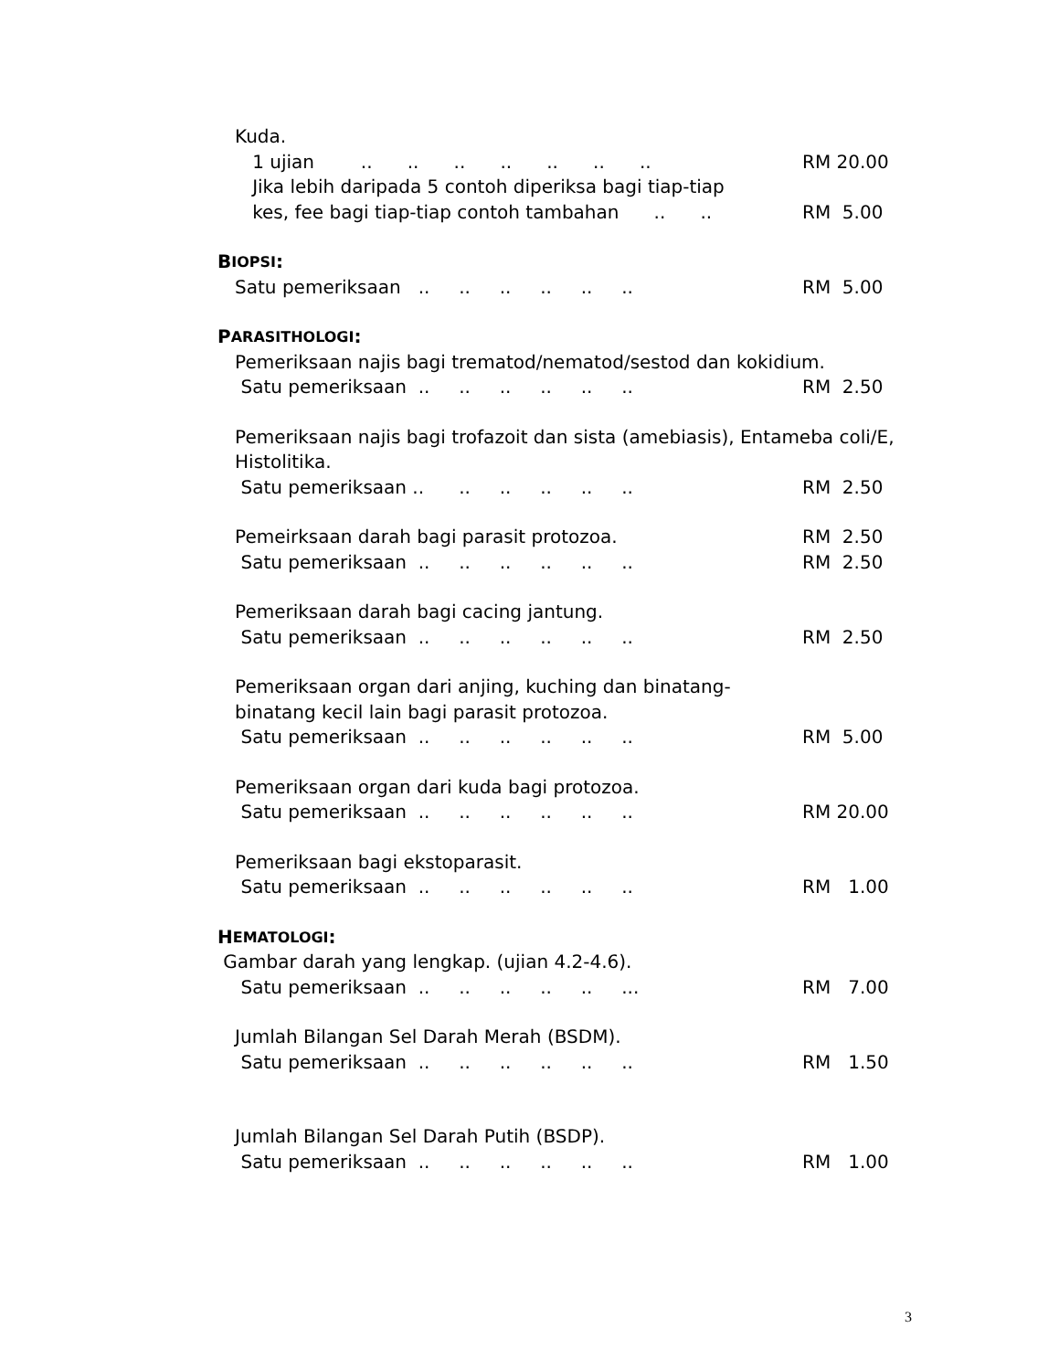Kuda.
1 ujian .. .. .. .. .. .. .. RM 20.00
Jika lebih daripada 5 contoh diperiksa bagi tiap-tiap
kes, fee bagi tiap-tiap contoh tambahan .. .. RM 5.00
B IOPSI:
Satu pemeriksaan .. .. .. .. .. .. RM 5.00
P ARASITHOLOGI:
Pemeriksaan najis bagi trematod/nematod/sestod dan kokidium.
Satu pemeriksaan .. .. .. .. .. .. RM 2.50
Pemeriksaan najis bagi trofazoit dan sista (amebiasis), Entameba coli/E,
Histolitika.
Satu pemeriksaan .. .. .. .. .. .. RM 2.50
Pemeirksaan darah bagi parasit protozoa. RM 2.50
Satu pemeriksaan .. .. .. .. .. .. RM 2.50
Pemeriksaan darah bagi cacing jantung.
Satu pemeriksaan .. .. .. .. .. .. RM 2.50
Pemeriksaan organ dari anjing, kuching dan binatang-
binatang kecil lain bagi parasit protozoa.
Satu pemeriksaan .. .. .. .. .. .. RM 5.00
Pemeriksaan organ dari kuda bagi protozoa.
Satu pemeriksaan .. .. .. .. .. .. RM 20.00
Pemeriksaan bagi ekstoparasit.
Satu pemeriksaan .. .. .. .. .. .. RM 1.00
H EMATOLOGI:
Gambar darah yang lengkap. (ujian 4.2-4.6).
Satu pemeriksaan .. .. .. .. .. ... RM 7.00
Jumlah Bilangan Sel Darah Merah (BSDM).
Satu pemeriksaan .. .. .. .. .. .. RM 1.50
Jumlah Bilangan Sel Darah Putih (BSDP).
Satu pemeriksaan .. .. .. .. .. .. RM 1.00
3